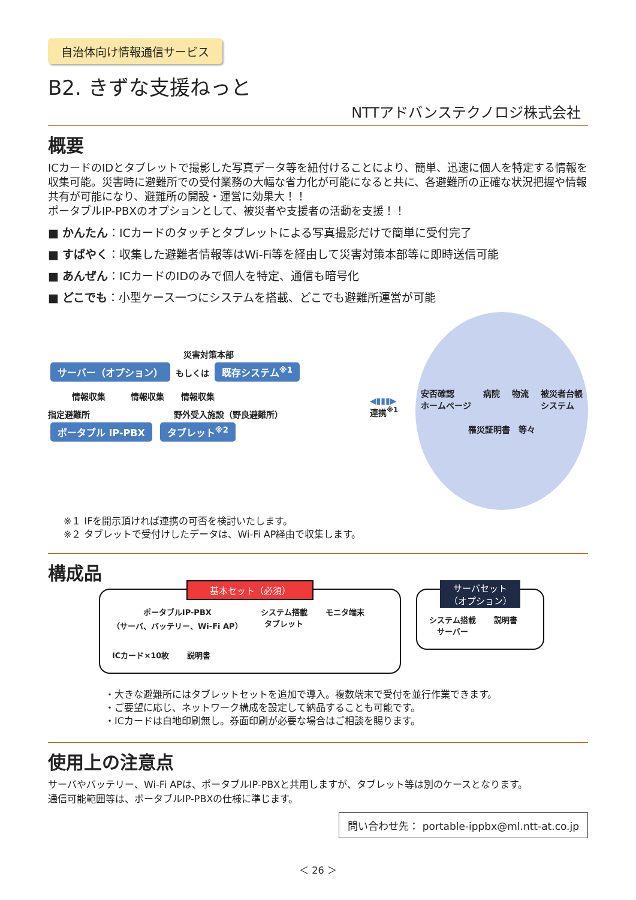自治体向け情報通信サービス
B2. きずな支援ねっと
NTTアドバンステクノロジ株式会社
概要
ICカードのIDとタブレットで撮影した写真データ等を紐付けることにより、簡単、迅速に個人を特定する情報を収集可能。災害時に避難所での受付業務の大幅な省力化が可能になると共に、各避難所の正確な状況把握や情報共有が可能になり、避難所の開設・運営に効果大！！
ポータブルIP-PBXのオプションとして、被災者や支援者の活動を支援！！
■ かんたん：ICカードのタッチとタブレットによる写真撮影だけで簡単に受付完了
■ すばやく：収集した避難者情報等はWi-Fi等を経由して災害対策本部等に即時送信可能
■ あんぜん：ICカードのIDのみで個人を特定、通信も暗号化
■ どこでも：小型ケース一つにシステムを搭載、どこでも避難所運営が可能
災害対策本部
サーバー（オプション） もしくは 既存システム<sup>※1</sup>
情報収集　　　情報収集　　情報収集
指定避難所　　　　　　　　　　野外受入施設（野良避難所）
ポータブル IP-PBX タブレット<sup>※2</sup>
◀▮▮▮▶
連携<sup>※1</sup>
安否確認
ホームページ
病院
物流
被災者台帳
システム
罹災証明書　等々
※１ IFを開示頂ければ連携の可否を検討いたします。
※２ タブレットで受付けしたデータは、Wi-Fi AP経由で収集します。
構成品
基本セット（必須）
ポータブルIP-PBX
（サーバ、バッテリー、Wi-Fi AP）
システム搭載
タブレット
モニタ端末
ICカード×10枚
説明書
サーバセット
（オプション）
システム搭載
サーバー
説明書
・大きな避難所にはタブレットセットを追加で導入。複数端末で受付を並行作業できます。
・ご要望に応じ、ネットワーク構成を設定して納品することも可能です。
・ICカードは白地印刷無し。券面印刷が必要な場合はご相談を賜ります。
使用上の注意点
サーバやバッテリー、Wi-Fi APは、ポータブルIP-PBXと共用しますが、タブレット等は別のケースとなります。
通信可能範囲等は、ポータブルIP-PBXの仕様に準じます。
問い合わせ先： portable-ippbx@ml.ntt-at.co.jp
＜ 26 ＞